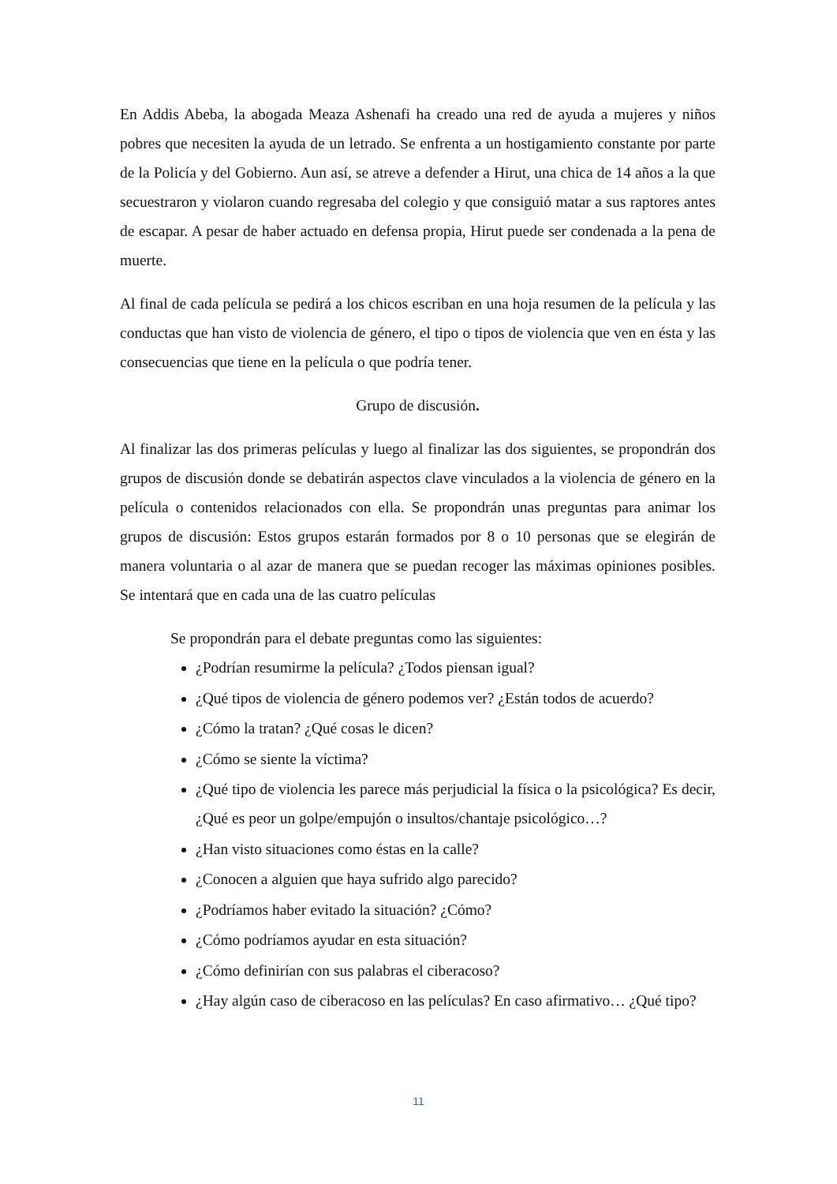En Addis Abeba, la abogada Meaza Ashenafi ha creado una red de ayuda a mujeres y niños pobres que necesiten la ayuda de un letrado. Se enfrenta a un hostigamiento constante por parte de la Policía y del Gobierno. Aun así, se atreve a defender a Hirut, una chica de 14 años a la que secuestraron y violaron cuando regresaba del colegio y que consiguió matar a sus raptores antes de escapar. A pesar de haber actuado en defensa propia, Hirut puede ser condenada a la pena de muerte.
Al final de cada película se pedirá a los chicos escriban en una hoja resumen de la película y las conductas que han visto de violencia de género, el tipo o tipos de violencia que ven en ésta y las consecuencias que tiene en la película o que podría tener.
Grupo de discusión.
Al finalizar las dos primeras películas y luego al finalizar las dos siguientes, se propondrán dos grupos de discusión donde se debatirán aspectos clave vinculados a la violencia de género en la película o contenidos relacionados con ella. Se propondrán unas preguntas para animar los grupos de discusión: Estos grupos estarán formados por 8 o 10 personas que se elegirán de manera voluntaria o al azar de manera que se puedan recoger las máximas opiniones posibles. Se intentará que en cada una de las cuatro películas
Se propondrán para el debate preguntas como las siguientes:
¿Podrían resumirme la película? ¿Todos piensan igual?
¿Qué tipos de violencia de género podemos ver? ¿Están todos de acuerdo?
¿Cómo la tratan? ¿Qué cosas le dicen?
¿Cómo se siente la víctima?
¿Qué tipo de violencia les parece más perjudicial la física o la psicológica? Es decir, ¿Qué es peor un golpe/empujón o insultos/chantaje psicológico…?
¿Han visto situaciones como éstas en la calle?
¿Conocen a alguien que haya sufrido algo parecido?
¿Podríamos haber evitado la situación? ¿Cómo?
¿Cómo podríamos ayudar en esta situación?
¿Cómo definirían con sus palabras el ciberacoso?
¿Hay algún caso de ciberacoso en las películas? En caso afirmativo… ¿Qué tipo?
11